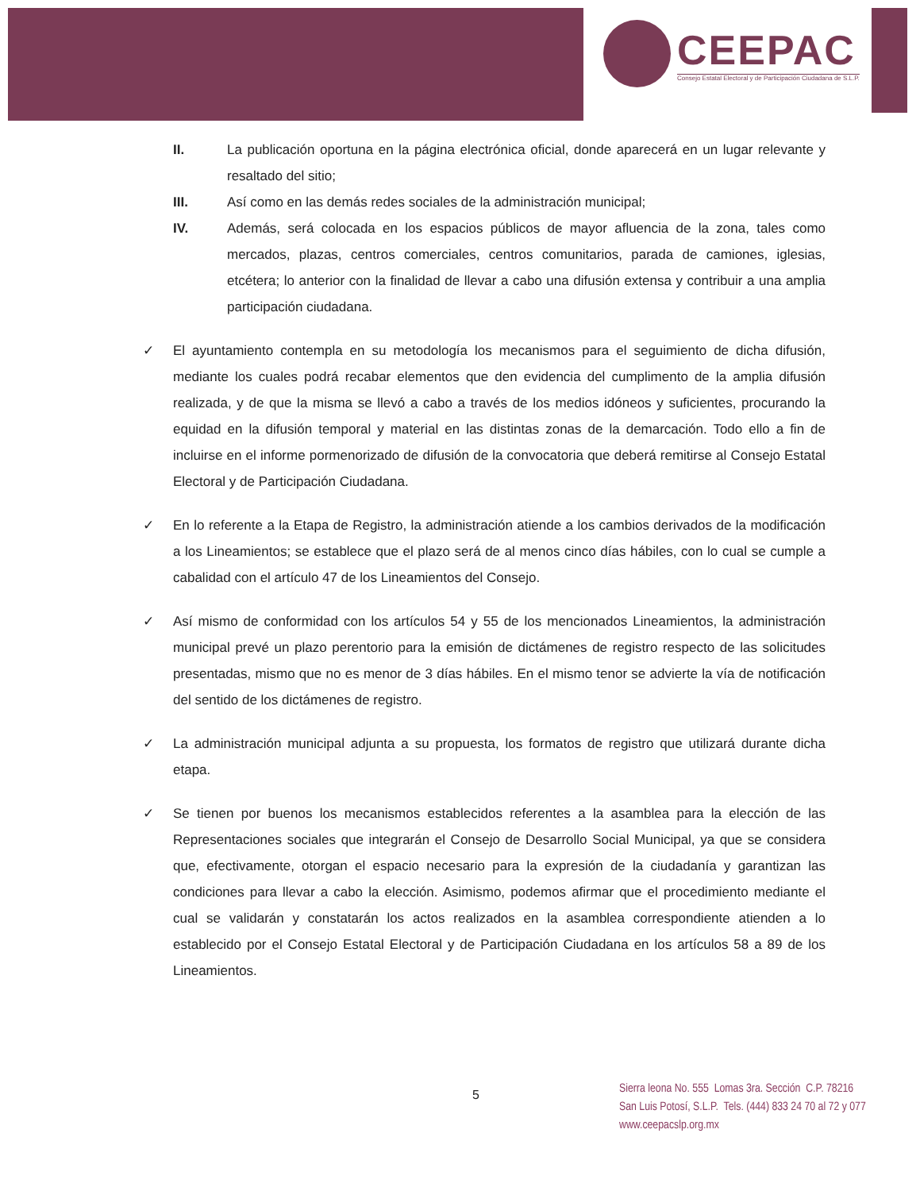CEEPAC Consejo Estatal Electoral y de Participación Ciudadana de S.L.P.
II. La publicación oportuna en la página electrónica oficial, donde aparecerá en un lugar relevante y resaltado del sitio;
III. Así como en las demás redes sociales de la administración municipal;
IV. Además, será colocada en los espacios públicos de mayor afluencia de la zona, tales como mercados, plazas, centros comerciales, centros comunitarios, parada de camiones, iglesias, etcétera; lo anterior con la finalidad de llevar a cabo una difusión extensa y contribuir a una amplia participación ciudadana.
✓ El ayuntamiento contempla en su metodología los mecanismos para el seguimiento de dicha difusión, mediante los cuales podrá recabar elementos que den evidencia del cumplimento de la amplia difusión realizada, y de que la misma se llevó a cabo a través de los medios idóneos y suficientes, procurando la equidad en la difusión temporal y material en las distintas zonas de la demarcación. Todo ello a fin de incluirse en el informe pormenorizado de difusión de la convocatoria que deberá remitirse al Consejo Estatal Electoral y de Participación Ciudadana.
✓ En lo referente a la Etapa de Registro, la administración atiende a los cambios derivados de la modificación a los Lineamientos; se establece que el plazo será de al menos cinco días hábiles, con lo cual se cumple a cabalidad con el artículo 47 de los Lineamientos del Consejo.
✓ Así mismo de conformidad con los artículos 54 y 55 de los mencionados Lineamientos, la administración municipal prevé un plazo perentorio para la emisión de dictámenes de registro respecto de las solicitudes presentadas, mismo que no es menor de 3 días hábiles. En el mismo tenor se advierte la vía de notificación del sentido de los dictámenes de registro.
✓ La administración municipal adjunta a su propuesta, los formatos de registro que utilizará durante dicha etapa.
✓ Se tienen por buenos los mecanismos establecidos referentes a la asamblea para la elección de las Representaciones sociales que integrarán el Consejo de Desarrollo Social Municipal, ya que se considera que, efectivamente, otorgan el espacio necesario para la expresión de la ciudadanía y garantizan las condiciones para llevar a cabo la elección. Asimismo, podemos afirmar que el procedimiento mediante el cual se validarán y constatarán los actos realizados en la asamblea correspondiente atienden a lo establecido por el Consejo Estatal Electoral y de Participación Ciudadana en los artículos 58 a 89 de los Lineamientos.
5
Sierra leona No. 555 Lomas 3ra. Sección C.P. 78216
San Luis Potosí, S.L.P. Tels. (444) 833 24 70 al 72 y 077
www.ceepacslp.org.mx